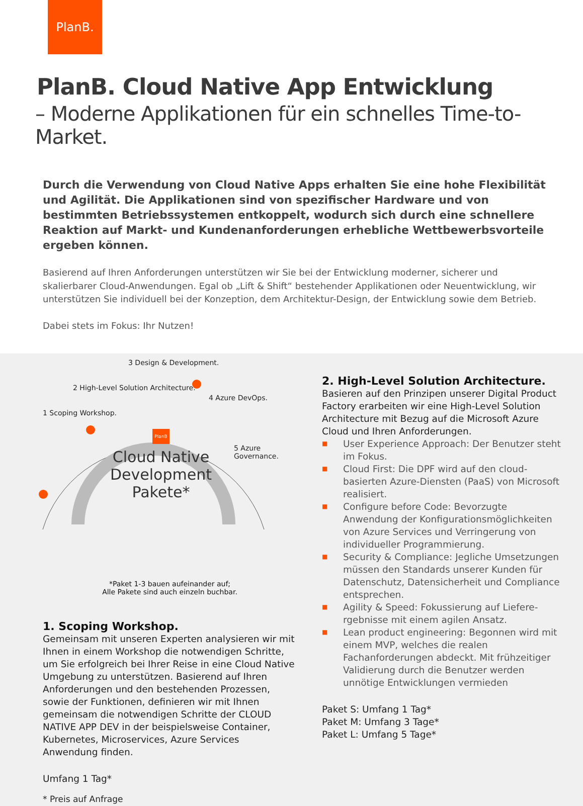PlanB.
PlanB. Cloud Native App Entwicklung
– Moderne Applikationen für ein schnelles Time-to-Market.
Durch die Verwendung von Cloud Native Apps erhalten Sie eine hohe Flexibilität und Agilität. Die Applikationen sind von spezifischer Hardware und von bestimmten Betriebssystemen entkoppelt, wodurch sich durch eine schnellere Reaktion auf Markt- und Kundenanforderungen erhebliche Wettbewerbsvorteile ergeben können.
Basierend auf Ihren Anforderungen unterstützen wir Sie bei der Entwicklung moderner, sicherer und skalierbarer Cloud-Anwendungen. Egal ob „Lift & Shift“ bestehender Applikationen oder Neuentwicklung, wir unterstützen Sie individuell bei der Konzeption, dem Architektur-Design, der Entwicklung sowie dem Betrieb.
Dabei stets im Fokus: Ihr Nutzen!
1 Scoping Workshop.
2 High-Level Solution Architecture.
3 Design & Development.
4 Azure DevOps.
5 Azure Governance.
PlanB
Cloud Native Development Pakete*
*Paket 1-3 bauen aufeinander auf;
Alle Pakete sind auch einzeln buchbar.
1. Scoping Workshop.
Gemeinsam mit unseren Experten analysieren wir mit Ihnen in einem Workshop die notwendigen Schritte, um Sie erfolgreich bei Ihrer Reise in eine Cloud Native Umgebung zu unterstützen. Basierend auf Ihren Anforderungen und den bestehenden Prozessen, sowie der Funktionen, definieren wir mit Ihnen gemeinsam die notwendigen Schritte der CLOUD NATIVE APP DEV in der beispielsweise Container, Kubernetes, Microservices, Azure Services Anwendung finden.
Umfang 1 Tag*
* Preis auf Anfrage
2. High-Level Solution Architecture.
Basieren auf den Prinzipen unserer Digital Product Factory erarbeiten wir eine High-Level Solution Architecture mit Bezug auf die Microsoft Azure Cloud und Ihren Anforderungen.
■ User Experience Approach: Der Benutzer steht im Fokus.
■ Cloud First: Die DPF wird auf den cloud-basierten Azure-Diensten (PaaS) von Microsoft realisiert.
■ Configure before Code: Bevorzugte Anwendung der Konfigurationsmöglichkeiten von Azure Services und Verringerung von individueller Programmierung.
■ Security & Compliance: Jegliche Umsetzungen müssen den Standards unserer Kunden für Datenschutz, Datensicherheit und Compliance entsprechen.
■ Agility & Speed: Fokussierung auf Liefere­rgebnisse mit einem agilen Ansatz.
■ Lean product engineering: Begonnen wird mit einem MVP, welches die realen Fachanforderungen abdeckt. Mit frühzeitiger Validierung durch die Benutzer werden unnötige Entwicklungen vermieden
Paket S: Umfang 1 Tag*
Paket M: Umfang 3 Tage*
Paket L: Umfang 5 Tage*